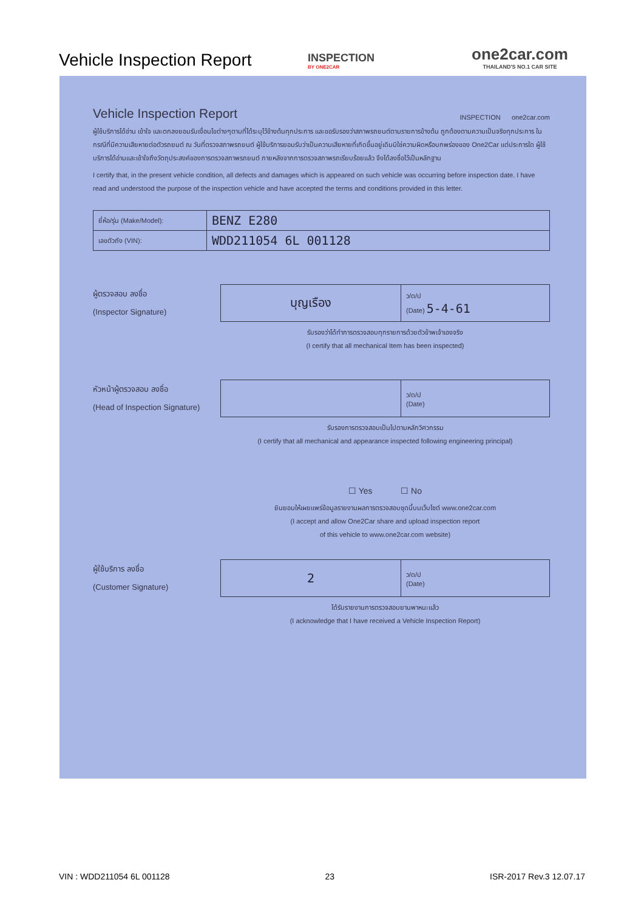Vehicle Inspection Report
INSPECTION
BY ONE2CAR
one2car.com
THAILAND'S NO.1 CAR SITE
Vehicle Inspection Report
INSPECTION one2car.com
ผู้ใช้บริการได้อ่าน เข้าใจ และตกลงยอมรับเงื่อนไขต่างๆตามที่ได้ระบุไว้ข้างต้นทุกประการ และขอรับรองว่าสภาพรถยนต์ตามรายการข้างต้น ถูกต้องตามความเป็นจริงทุกประการ ในกรณีที่มีความเสียหายต่อตัวรถยนต์ ณ วันที่ตรวจสภาพรถยนต์ ผู้ใช้บริการยอมรับว่าเป็นความเสียหายที่เกิดขึ้นอยู่เดิมมิใช่ความผิดหรือบกพร่องของ One2Car แต่ประการใด ผู้ใช้บริการได้อ่านและเข้าใจถึงวัตถุประสงค์ของการตรวจสภาพรถยนต์ ภายหลังจากการตรวจสภาพรถเรียบร้อยแล้ว จึงได้ลงชื่อไว้เป็นหลักฐาน
I certify that, in the present vehicle condition, all defects and damages which is appeared on such vehicle was occurring before inspection date. I have read and understood the purpose of the inspection vehicle and have accepted the terms and conditions provided in this letter.
| ยี่ห้อ/รุ่น (Make/Model): | BENZ E280 |
| เลขตัวถัง (VIN): | WDD211054 6L 001128 |
ผู้ตรวจสอบ ลงชื่อ
(Inspector Signature)
| บุญเรือง | ว/ด/ป (Date) 5-4-61 |
รับรองว่าได้ทำการตรวจสอบทุกรายการด้วยตัวข้าพเจ้าเองจริง
(I certify that all mechanical Item has been inspected)
หัวหน้าผู้ตรวจสอบ ลงชื่อ
(Head of Inspection Signature)
| | ว/ด/ป (Date) |
รับรองการตรวจสอบเป็นไปตามหลักวิศวกรรม
(I certify that all mechanical and appearance inspected following engineering principal)
☐ Yes ☐ No
ยินยอมให้เผยแพร่ข้อมูลรายงานผลการตรวจสอบชุดนี้บนเว็บไซต์ www.one2car.com
(I accept and allow One2Car share and upload inspection report
of this vehicle to www.one2car.com website)
ผู้ใช้บริการ ลงชื่อ
(Customer Signature)
| 2 | ว/ด/ป (Date) |
ได้รับรายงานการตรวจสอบยานพาหนะแล้ว
(I acknowledge that I have received a Vehicle Inspection Report)
VIN : WDD211054 6L 001128 23 ISR-2017 Rev.3 12.07.17